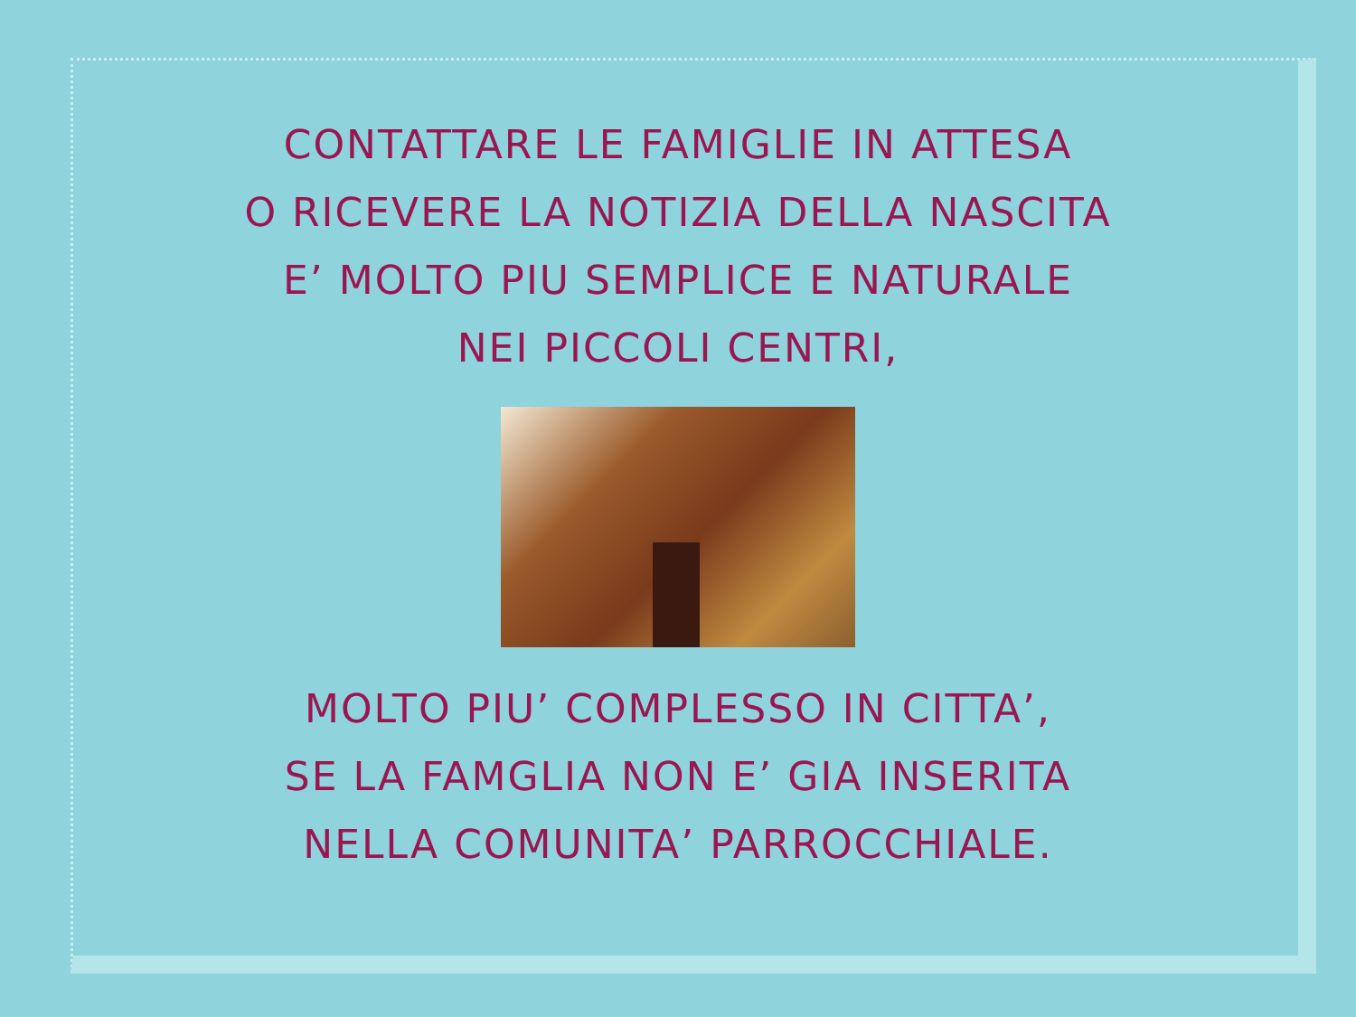CONTATTARE LE FAMIGLIE IN ATTESA
O RICEVERE LA NOTIZIA DELLA NASCITA
E’ MOLTO PIU SEMPLICE E NATURALE
NEI PICCOLI CENTRI,
MOLTO PIU’ COMPLESSO IN CITTA’,
SE LA FAMGLIA NON E’ GIA INSERITA
NELLA COMUNITA’ PARROCCHIALE.